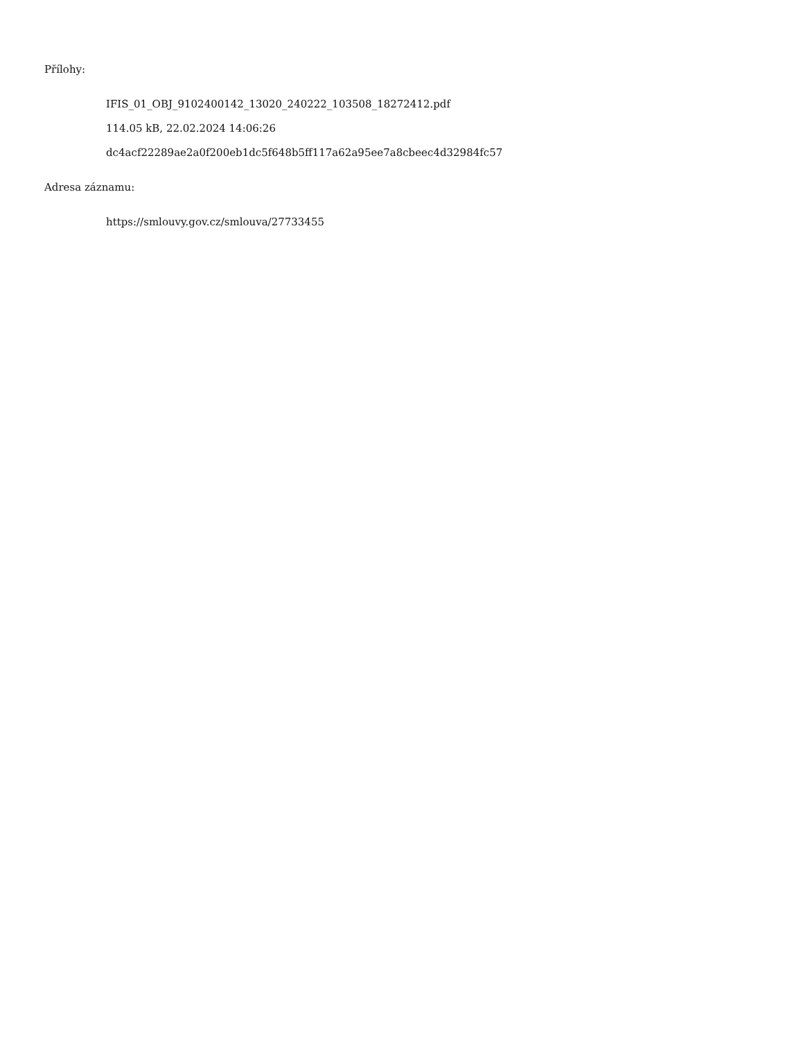Přílohy:
IFIS_01_OBJ_9102400142_13020_240222_103508_18272412.pdf
114.05 kB, 22.02.2024 14:06:26
dc4acf22289ae2a0f200eb1dc5f648b5ff117a62a95ee7a8cbeec4d32984fc57
Adresa záznamu:
https://smlouvy.gov.cz/smlouva/27733455